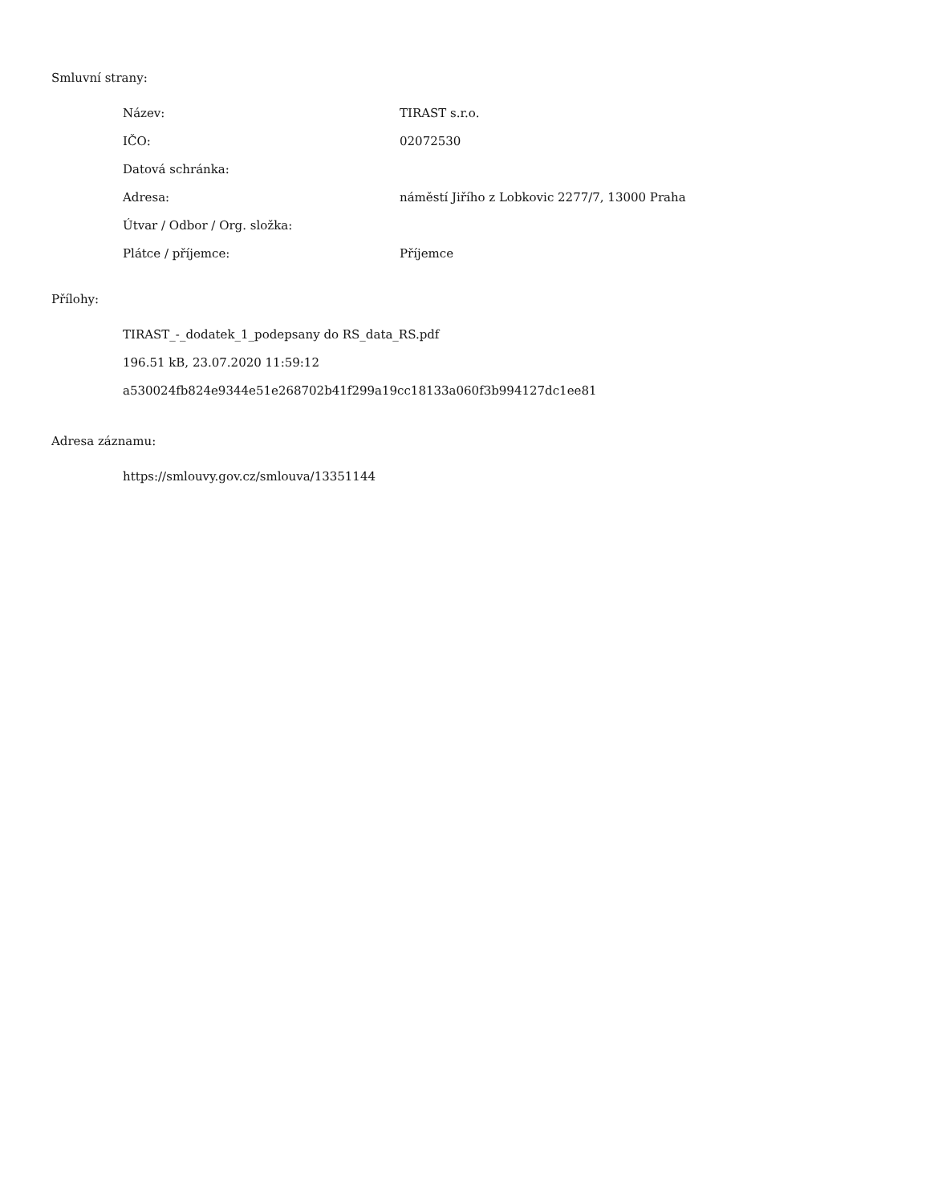Smluvní strany:
| Název: | TIRAST s.r.o. |
| IČO: | 02072530 |
| Datová schránka: | |
| Adresa: | náměstí Jiřího z Lobkovic 2277/7, 13000 Praha |
| Útvar / Odbor / Org. složka: | |
| Plátce / příjemce: | Příjemce |
Přílohy:
TIRAST_-_dodatek_1_podepsany do RS_data_RS.pdf
196.51 kB, 23.07.2020 11:59:12
a530024fb824e9344e51e268702b41f299a19cc18133a060f3b994127dc1ee81
Adresa záznamu:
https://smlouvy.gov.cz/smlouva/13351144